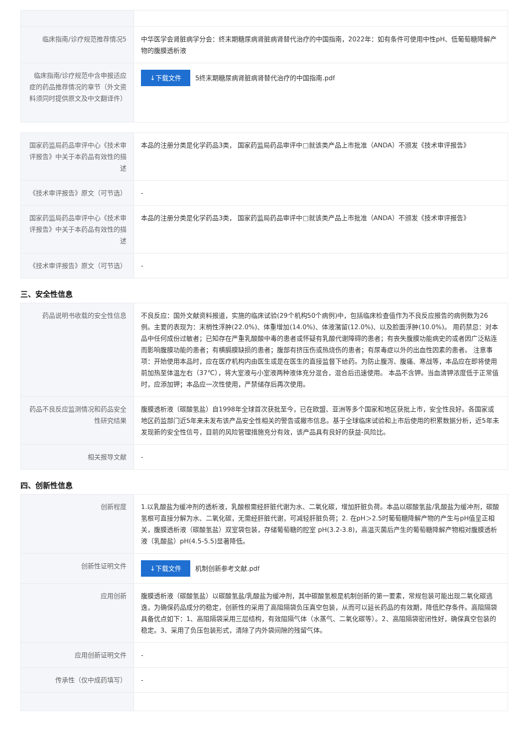| 临床指南/诊疗规范推荐情况5 | 中华医学会肾脏病学分会：终末期糖尿病肾脏病肾替代治疗的中国指南，2022年：如有条件可使用中性pH、低葡萄糖降解产物的腹膜透析液 |
| 临床指南/诊疗规范中含申报适应症的药品推荐情况的章节（外文资料须同时提供原文及中文翻译件） | ↓下载文件 5终末期糖尿病肾脏病肾替代治疗的中国指南.pdf |
| 国家药监局药品审评中心《技术审评报告》中关于本药品有效性的描述 | 本品的注册分类是化学药品3类， 国家药监局药品审评中□就该类产品上市批准（ANDA）不颁发《技术审评报告》 |
| 《技术审评报告》原文（可节选） | - |
| 国家药监局药品审评中心《技术审评报告》中关于本药品有效性的描述 | 本品的注册分类是化学药品3类， 国家药监局药品审评中□就该类产品上市批准（ANDA）不颁发《技术审评报告》 |
| 《技术审评报告》原文（可节选） | - |
三、安全性信息
| 药品说明书收载的安全性信息 | 不良反应：国外文献资料报道，实施的临床试验(29个机构50个病例)中，包括临床检查值作为不良反应报告的病例数为26例。主要的表现为：末梢性浮肿(22.0%)、体重增加(14.0%)、体液潴留(12.0%)、以及脸面浮肿(10.0%)。 用药禁忌：对本品中任何成份过敏者；已知存在严重乳酸酸中毒的患者或怀疑有乳酸代谢障碍的患者；有丧失腹膜功能病史的或者因广泛粘连而影响腹膜功能的患者；有横膈膜缺损的患者；腹部有挤压伤或热烧伤的患者；有尿毒症以外的出血性因素的患者。 注意事项：开始使用本品时，应在医疗机构内由医生或是在医生的直接监督下给药。为防止腹泻、腹痛、寒战等，本品应在即将使用前加热至体温左右（37℃），将大室液与小室液两种液体充分混合，混合后迅速使用。 本品不含钾。当血清钾浓度低于正常值时，应添加钾；本品应一次性使用，严禁储存后再次使用。 |
| 药品不良反应监测情况和药品安全性研究结果 | 腹膜透析液（碳酸氢盐）自1998年全球首次获批至今，已在欧盟、亚洲等多个国家和地区获批上市，安全性良好。各国家或地区药监部门近5年来未发布该产品安全性相关的警告或撤市信息。基于全球临床试验和上市后使用的积累数据分析，近5年未发现新的安全性信号，目前的风险管理措施充分有效，该产品具有良好的获益-风险比。 |
| 相关报导文献 | - |
四、创新性信息
| 创新程度 | 1.以乳酸盐为缓冲剂的透析液，乳酸根需经肝脏代谢为水、二氧化碳，增加肝脏负荷。本品以碳酸氢盐/乳酸盐为缓冲剂，碳酸氢根可直接分解为水、二氧化碳，无需经肝脏代谢，可减轻肝脏负荷；2. 在pH＞2.5时葡萄糖降解产物的产生与pH值呈正相关，腹膜透析液（碳酸氢盐）双室袋包装，存储葡萄糖的腔室 pH(3.2-3.8)，高温灭菌后产生的葡萄糖降解产物相对腹膜透析液（乳酸盐）pH(4.5-5.5)显著降低。 |
| 创新性证明文件 | ↓下载文件 机制创新参考文献.pdf |
| 应用创新 | 腹膜透析液（碳酸氢盐）以碳酸氢盐/乳酸盐为缓冲剂，其中碳酸氢根是机制创新的第一要素，常规包装可能出现二氧化碳逃逸，为确保药品成分的稳定，创新性的采用了高阻隔袋负压真空包装，从而可以延长药品的有效期，降低贮存条件。高阻隔袋具备优点如下：1、高阻隔袋采用三层结构，有效阻隔气体（水蒸气、二氧化碳等）。2、高阻隔袋密闭性好，确保真空包装的稳定。3、采用了负压包装形式，清除了内外袋间隙的残留气体。 |
| 应用创新证明文件 | - |
| 传承性（仅中成药填写） | - |